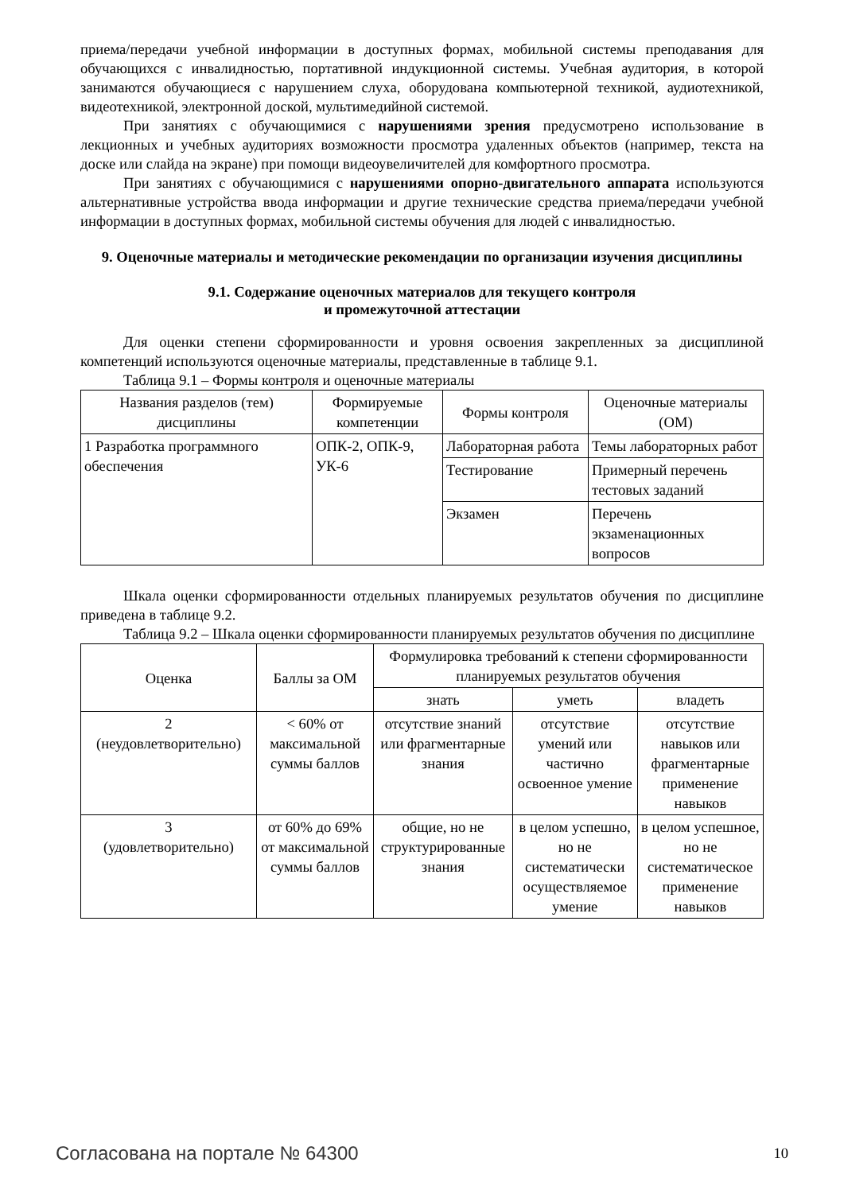приема/передачи учебной информации в доступных формах, мобильной системы преподавания для обучающихся с инвалидностью, портативной индукционной системы. Учебная аудитория, в которой занимаются обучающиеся с нарушением слуха, оборудована компьютерной техникой, аудиотехникой, видеотехникой, электронной доской, мультимедийной системой.
При занятиях с обучающимися с нарушениями зрения предусмотрено использование в лекционных и учебных аудиториях возможности просмотра удаленных объектов (например, текста на доске или слайда на экране) при помощи видеоувеличителей для комфортного просмотра.
При занятиях с обучающимися с нарушениями опорно-двигательного аппарата используются альтернативные устройства ввода информации и другие технические средства приема/передачи учебной информации в доступных формах, мобильной системы обучения для людей с инвалидностью.
9. Оценочные материалы и методические рекомендации по организации изучения дисциплины
9.1. Содержание оценочных материалов для текущего контроля
и промежуточной аттестации
Для оценки степени сформированности и уровня освоения закрепленных за дисциплиной компетенций используются оценочные материалы, представленные в таблице 9.1.
Таблица 9.1 – Формы контроля и оценочные материалы
| Названия разделов (тем) дисциплины | Формируемые компетенции | Формы контроля | Оценочные материалы (ОМ) |
| --- | --- | --- | --- |
| 1 Разработка программного обеспечения | ОПК-2, ОПК-9, УК-6 | Лабораторная работа | Темы лабораторных работ |
| | | Тестирование | Примерный перечень тестовых заданий |
| | | Экзамен | Перечень экзаменационных вопросов |
Шкала оценки сформированности отдельных планируемых результатов обучения по дисциплине приведена в таблице 9.2.
Таблица 9.2 – Шкала оценки сформированности планируемых результатов обучения по дисциплине
| Оценка | Баллы за ОМ | Формулировка требований к степени сформированности планируемых результатов обучения | | |
| --- | --- | --- | --- | --- |
| | | знать | уметь | владеть |
| 2 (неудовлетворительно) | < 60% от максимальной суммы баллов | отсутствие знаний или фрагментарные знания | отсутствие умений или частично освоенное умение | отсутствие навыков или фрагментарные применение навыков |
| 3 (удовлетворительно) | от 60% до 69% от максимальной суммы баллов | общие, но не структурированные знания | в целом успешно, но не систематически осуществляемое умение | в целом успешное, но не систематическое применение навыков |
Согласована на портале № 64300 10